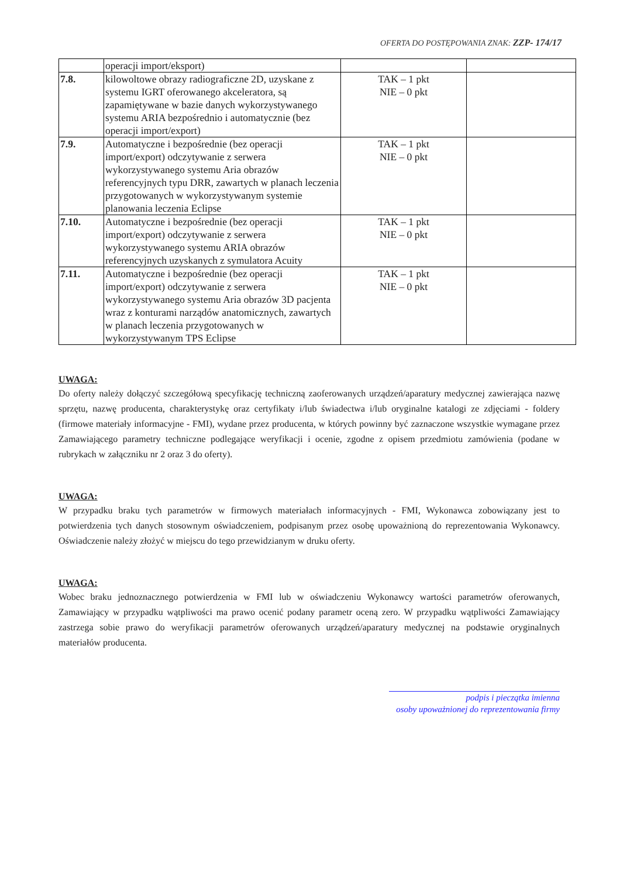OFERTA DO POSTĘPOWANIA ZNAK: ZZP- 174/17
| | operacji import/eksport) | | |
| 7.8. | kilowoltowe obrazy radiograficzne 2D, uzyskane z systemu IGRT oferowanego akceleratora, są zapamiętywane w bazie danych wykorzystywanego systemu ARIA bezpośrednio i automatycznie (bez operacji import/export) | TAK – 1 pkt NIE – 0 pkt | |
| 7.9. | Automatyczne i bezpośrednie (bez operacji import/export) odczytywanie z serwera wykorzystywanego systemu Aria obrazów referencyjnych typu DRR, zawartych w planach leczenia przygotowanych w wykorzystywanym systemie planowania leczenia Eclipse | TAK – 1 pkt NIE – 0 pkt | |
| 7.10. | Automatyczne i bezpośrednie (bez operacji import/export) odczytywanie z serwera wykorzystywanego systemu ARIA obrazów referencyjnych uzyskanych z symulatora Acuity | TAK – 1 pkt NIE – 0 pkt | |
| 7.11. | Automatyczne i bezpośrednie (bez operacji import/export) odczytywanie z serwera wykorzystywanego systemu Aria obrazów 3D pacjenta wraz z konturami narządów anatomicznych, zawartych w planach leczenia przygotowanych w wykorzystywanym TPS Eclipse | TAK – 1 pkt NIE – 0 pkt | |
UWAGA:
Do oferty należy dołączyć szczegółową specyfikację techniczną zaoferowanych urządzeń/aparatury medycznej zawierająca nazwę sprzętu, nazwę producenta, charakterystykę oraz certyfikaty i/lub świadectwa i/lub oryginalne katalogi ze zdjęciami - foldery (firmowe materiały informacyjne - FMI), wydane przez producenta, w których powinny być zaznaczone wszystkie wymagane przez Zamawiającego parametry techniczne podlegające weryfikacji i ocenie, zgodne z opisem przedmiotu zamówienia (podane w rubrykach w załączniku nr 2 oraz 3 do oferty).
UWAGA:
W przypadku braku tych parametrów w firmowych materiałach informacyjnych - FMI, Wykonawca zobowiązany jest to potwierdzenia tych danych stosownym oświadczeniem, podpisanym przez osobę upoważnioną do reprezentowania Wykonawcy. Oświadczenie należy złożyć w miejscu do tego przewidzianym w druku oferty.
UWAGA:
Wobec braku jednoznacznego potwierdzenia w FMI lub w oświadczeniu Wykonawcy wartości parametrów oferowanych, Zamawiający w przypadku wątpliwości ma prawo ocenić podany parametr oceną zero. W przypadku wątpliwości Zamawiający zastrzega sobie prawo do weryfikacji parametrów oferowanych urządzeń/aparatury medycznej na podstawie oryginalnych materiałów producenta.
podpis i pieczątka imienna
osoby upoważnionej do reprezentowania firmy